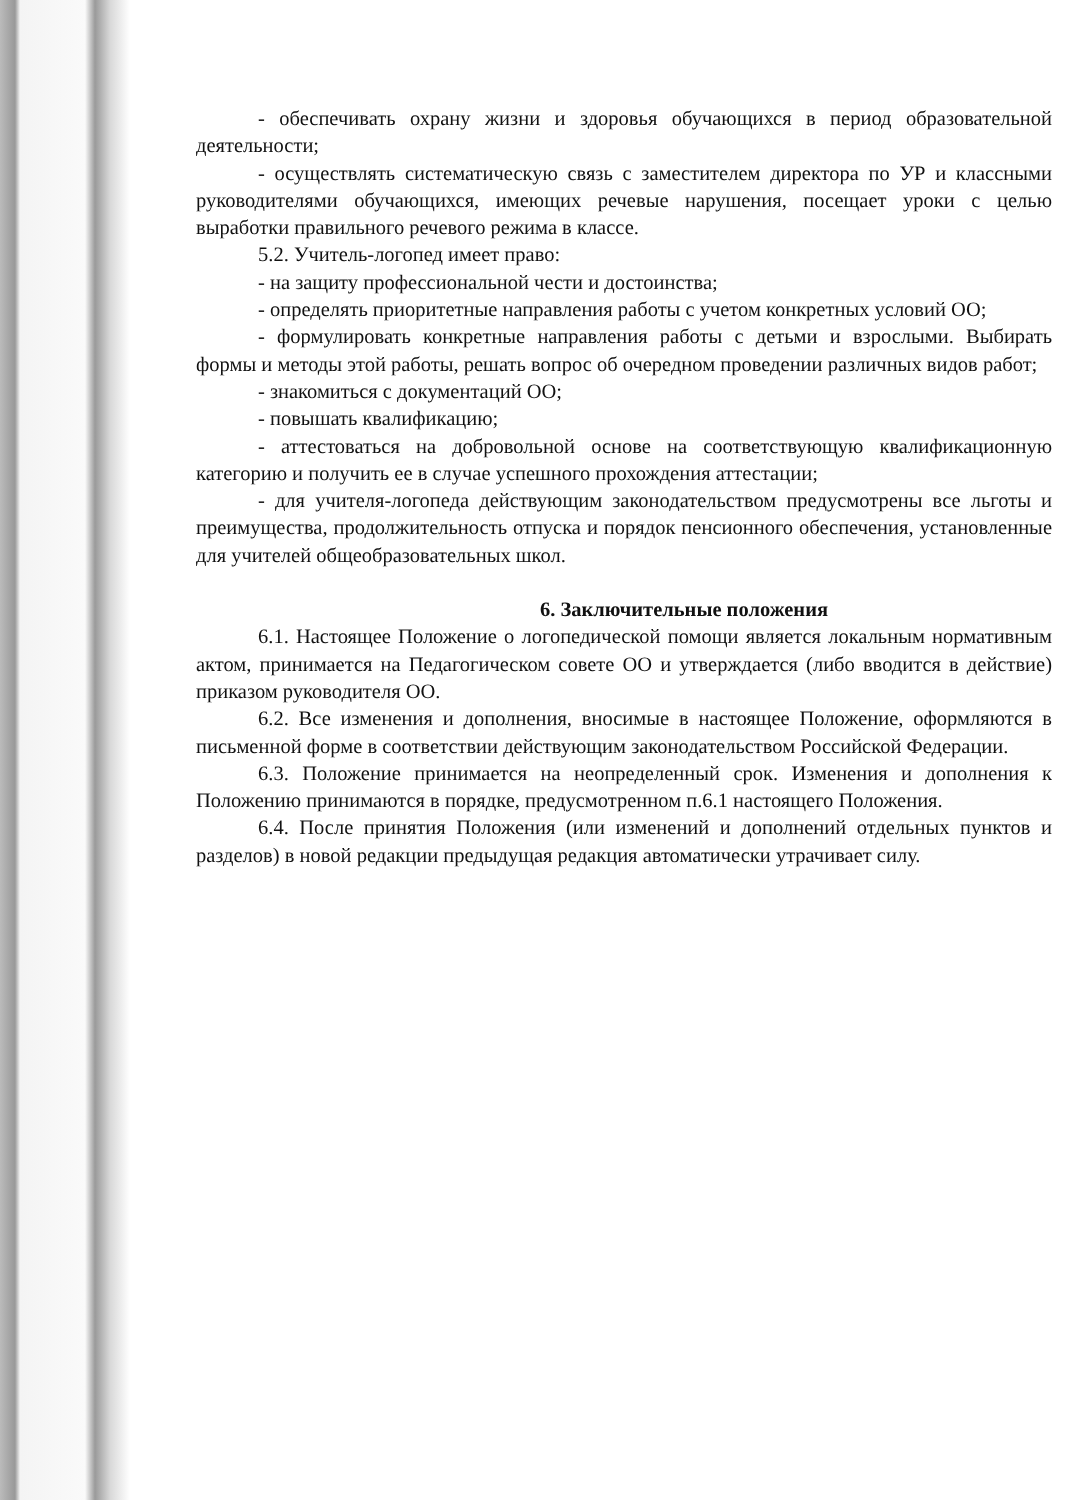- обеспечивать охрану жизни и здоровья обучающихся в период образовательной деятельности;
- осуществлять систематическую связь с заместителем директора по УР и классными руководителями обучающихся, имеющих речевые нарушения, посещает уроки с целью выработки правильного речевого режима в классе.
5.2. Учитель-логопед имеет право:
- на защиту профессиональной чести и достоинства;
- определять приоритетные направления работы с учетом конкретных условий ОО;
- формулировать конкретные направления работы с детьми и взрослыми. Выбирать формы и методы этой работы, решать вопрос об очередном проведении различных видов работ;
- знакомиться с документаций ОО;
- повышать квалификацию;
- аттестоваться на добровольной основе на соответствующую квалификационную категорию и получить ее в случае успешного прохождения аттестации;
- для учителя-логопеда действующим законодательством предусмотрены все льготы и преимущества, продолжительность отпуска и порядок пенсионного обеспечения, установленные для учителей общеобразовательных школ.
6. Заключительные положения
6.1. Настоящее Положение о логопедической помощи является локальным нормативным актом, принимается на Педагогическом совете ОО и утверждается (либо вводится в действие) приказом руководителя ОО.
6.2. Все изменения и дополнения, вносимые в настоящее Положение, оформляются в письменной форме в соответствии действующим законодательством Российской Федерации.
6.3. Положение принимается на неопределенный срок. Изменения и дополнения к Положению принимаются в порядке, предусмотренном п.6.1 настоящего Положения.
6.4. После принятия Положения (или изменений и дополнений отдельных пунктов и разделов) в новой редакции предыдущая редакция автоматически утрачивает силу.